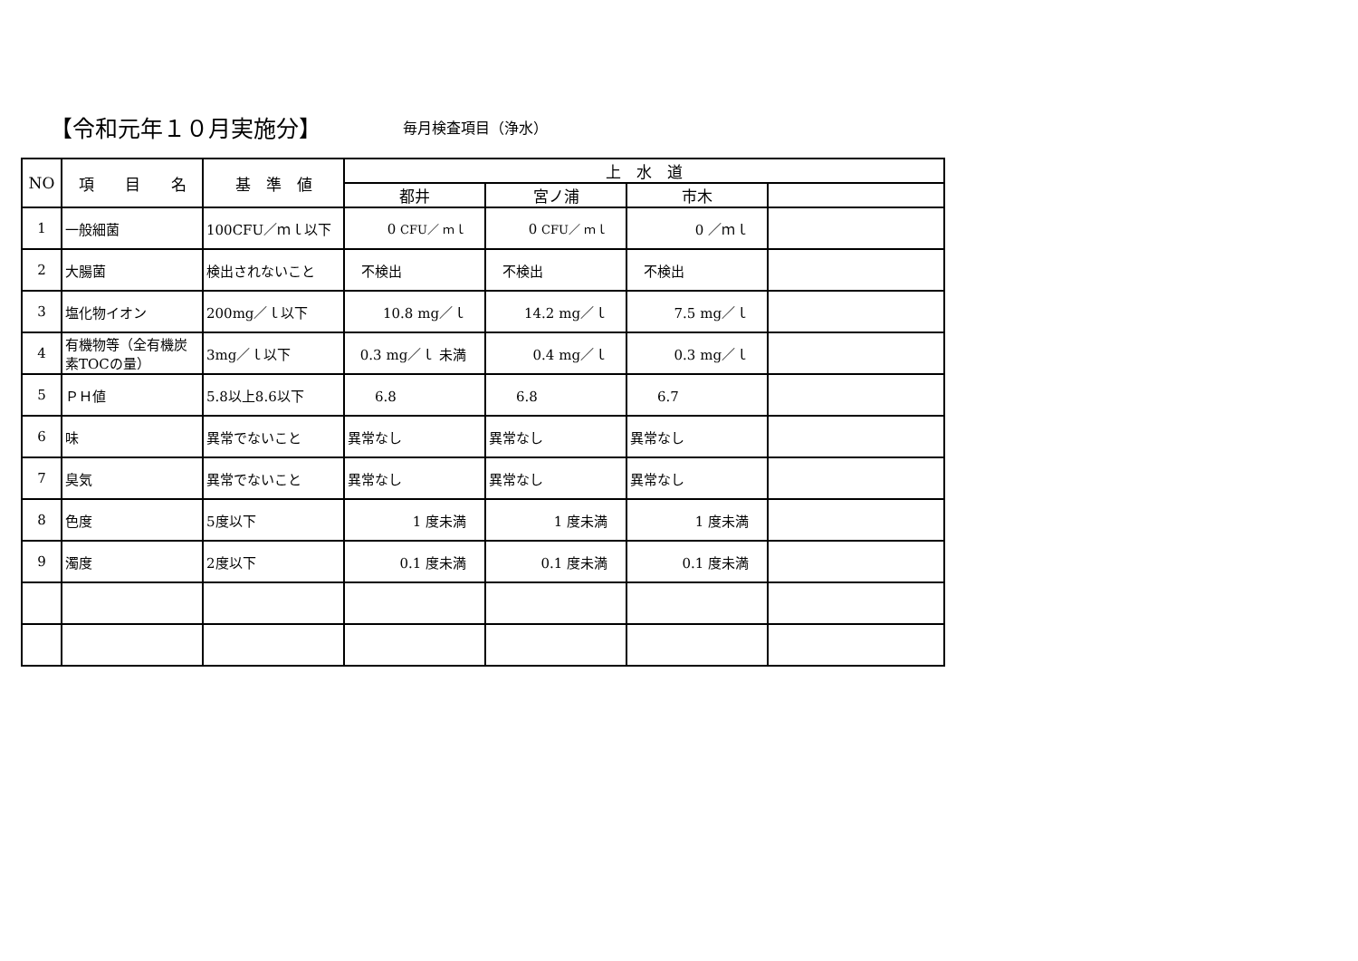【令和元年１０月実施分】
毎月検査項目（浄水）
| NO | 項 目 名 | 基 準 値 | 上 水 道 | | | |
| --- | --- | --- | --- | --- | --- | --- |
| | | | 都井 | 宮ノ浦 | 市木 | |
| 1 | 一般細菌 | 100CFU／ｍｌ以下 | 0 CFU／ ｍｌ | 0 CFU／ ｍｌ | 0 ／ｍｌ | |
| 2 | 大腸菌 | 検出されないこと | 不検出 | 不検出 | 不検出 | |
| 3 | 塩化物イオン | 200mg／ｌ以下 | 10.8 mg／ｌ | 14.2 mg／ｌ | 7.5 mg／ｌ | |
| 4 | 有機物等（全有機炭素TOCの量） | 3mg／ｌ以下 | 0.3 mg／ｌ 未満 | 0.4 mg／ｌ | 0.3 mg／ｌ | |
| 5 | ＰＨ値 | 5.8以上8.6以下 | 6.8 | 6.8 | 6.7 | |
| 6 | 味 | 異常でないこと | 異常なし | 異常なし | 異常なし | |
| 7 | 臭気 | 異常でないこと | 異常なし | 異常なし | 異常なし | |
| 8 | 色度 | 5度以下 | 1 度未満 | 1 度未満 | 1 度未満 | |
| 9 | 濁度 | 2度以下 | 0.1 度未満 | 0.1 度未満 | 0.1 度未満 | |